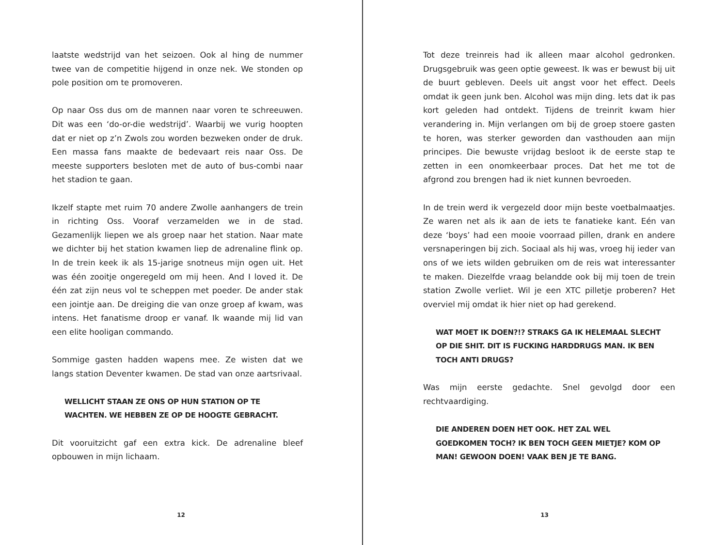laatste wedstrijd van het seizoen. Ook al hing de nummer twee van de competitie hijgend in onze nek. We stonden op pole position om te promoveren.
Op naar Oss dus om de mannen naar voren te schreeuwen. Dit was een ‘do-or-die wedstrijd’. Waarbij we vurig hoopten dat er niet op z’n Zwols zou worden bezweken onder de druk. Een massa fans maakte de bedevaart reis naar Oss. De meeste supporters besloten met de auto of bus-combi naar het stadion te gaan.
Ikzelf stapte met ruim 70 andere Zwolle aanhangers de trein in richting Oss. Vooraf verzamelden we in de stad. Gezamenlijk liepen we als groep naar het station. Naar mate we dichter bij het station kwamen liep de adrenaline flink op. In de trein keek ik als 15-jarige snotneus mijn ogen uit. Het was één zooitje ongeregeld om mij heen. And I loved it. De één zat zijn neus vol te scheppen met poeder. De ander stak een jointje aan. De dreiging die van onze groep af kwam, was intens. Het fanatisme droop er vanaf. Ik waande mij lid van een elite hooligan commando.
Sommige gasten hadden wapens mee. Ze wisten dat we langs station Deventer kwamen. De stad van onze aartsrivaal.
WELLICHT STAAN ZE ONS OP HUN STATION OP TE WACHTEN. WE HEBBEN ZE OP DE HOOGTE GEBRACHT.
Dit vooruitzicht gaf een extra kick. De adrenaline bleef opbouwen in mijn lichaam.
12
Tot deze treinreis had ik alleen maar alcohol gedronken. Drugsgebruik was geen optie geweest. Ik was er bewust bij uit de buurt gebleven. Deels uit angst voor het effect. Deels omdat ik geen junk ben. Alcohol was mijn ding. Iets dat ik pas kort geleden had ontdekt. Tijdens de treinrit kwam hier verandering in. Mijn verlangen om bij de groep stoere gasten te horen, was sterker geworden dan vasthouden aan mijn principes. Die bewuste vrijdag besloot ik de eerste stap te zetten in een onomkeerbaar proces. Dat het me tot de afgrond zou brengen had ik niet kunnen bevroeden.
In de trein werd ik vergezeld door mijn beste voetbalmaatjes. Ze waren net als ik aan de iets te fanatieke kant. Eén van deze ‘boys’ had een mooie voorraad pillen, drank en andere versnaperingen bij zich. Sociaal als hij was, vroeg hij ieder van ons of we iets wilden gebruiken om de reis wat interessanter te maken. Diezelfde vraag belandde ook bij mij toen de trein station Zwolle verliet. Wil je een XTC pilletje proberen? Het overviel mij omdat ik hier niet op had gerekend.
WAT MOET IK DOEN?!? STRAKS GA IK HELEMAAL SLECHT OP DIE SHIT. DIT IS FUCKING HARDDRUGS MAN. IK BEN TOCH ANTI DRUGS?
Was mijn eerste gedachte. Snel gevolgd door een rechtvaardiging.
DIE ANDEREN DOEN HET OOK. HET ZAL WEL GOEDKOMEN TOCH? IK BEN TOCH GEEN MIETJE? KOM OP MAN! GEWOON DOEN! VAAK BEN JE TE BANG.
13